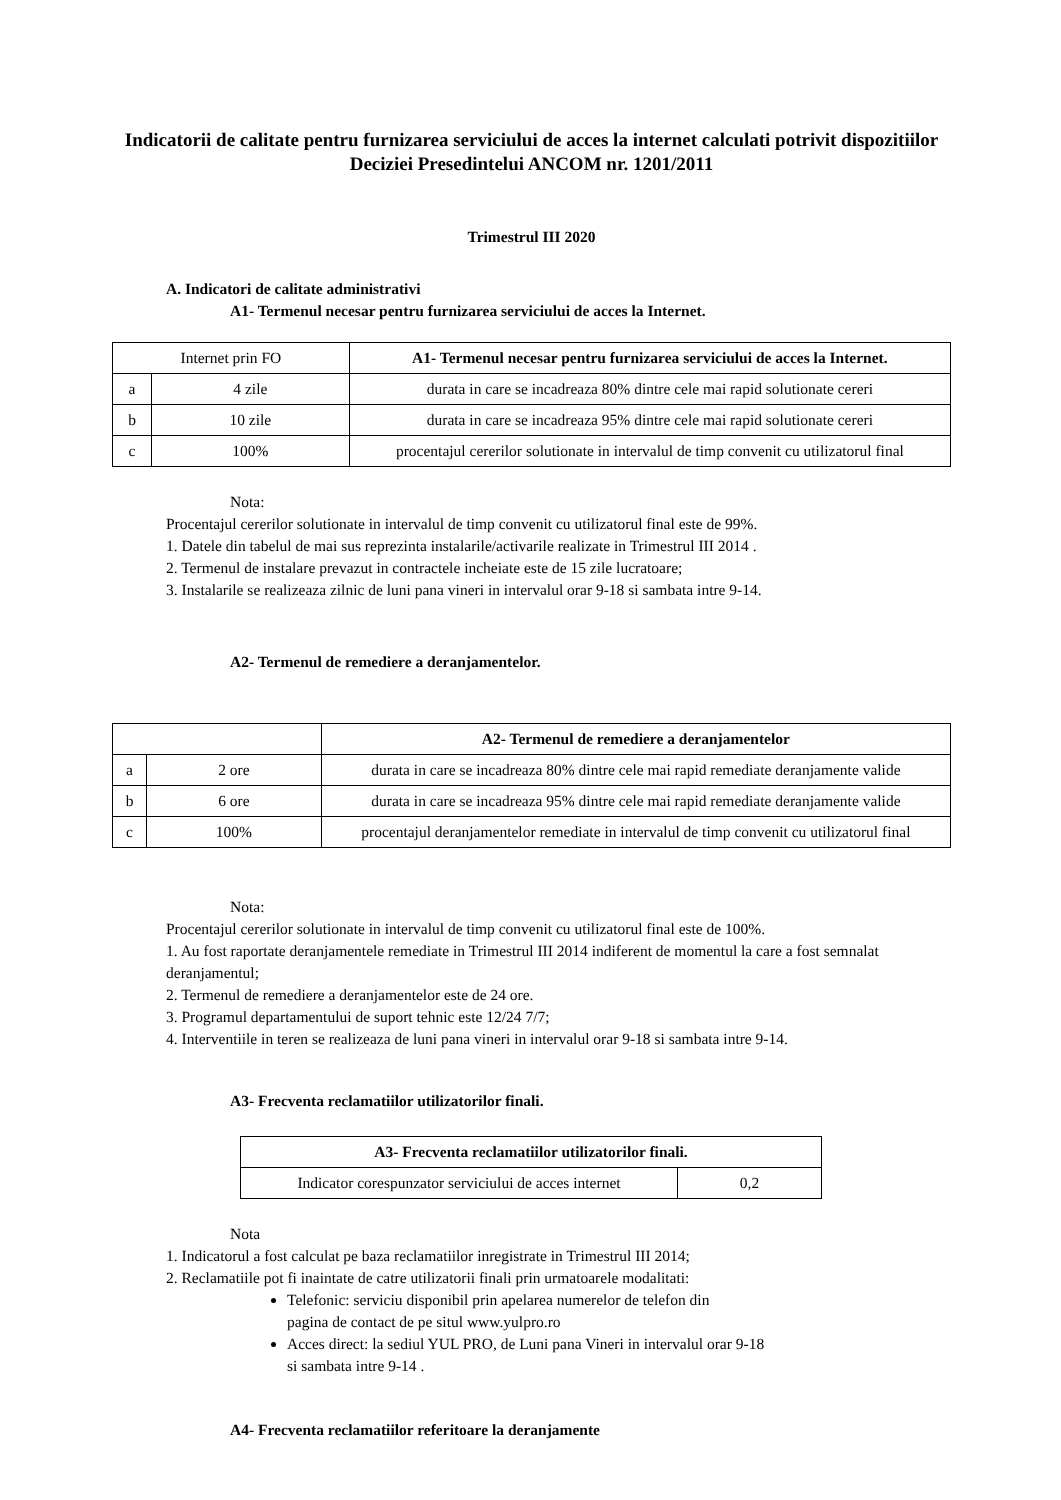Indicatorii de calitate pentru furnizarea serviciului de acces la internet calculati potrivit dispozitiilor Deciziei Presedintelui ANCOM nr. 1201/2011
Trimestrul III 2020
A. Indicatori de calitate administrativi
A1- Termenul necesar pentru furnizarea serviciului de acces la Internet.
| Internet prin FO | | A1- Termenul necesar pentru furnizarea serviciului de acces la Internet. |
| --- | --- | --- |
| a | 4 zile | durata in care se incadreaza 80% dintre cele mai rapid solutionate cereri |
| b | 10 zile | durata in care se incadreaza 95% dintre cele mai rapid solutionate cereri |
| c | 100% | procentajul cererilor solutionate in intervalul de timp convenit cu utilizatorul final |
Nota:
Procentajul cererilor solutionate in intervalul de timp convenit cu utilizatorul final este de 99%.
1. Datele din tabelul de mai sus reprezinta instalarile/activarile realizate in Trimestrul III 2014 .
2. Termenul de instalare prevazut in contractele incheiate este de 15 zile lucratoare;
3. Instalarile se realizeaza zilnic de luni pana vineri in intervalul orar 9-18 si sambata intre 9-14.
A2- Termenul de remediere a deranjamentelor.
| | | A2- Termenul de remediere a deranjamentelor |
| --- | --- | --- |
| a | 2 ore | durata in care se incadreaza 80% dintre cele mai rapid remediate deranjamente valide |
| b | 6 ore | durata in care se incadreaza 95% dintre cele mai rapid remediate deranjamente valide |
| c | 100% | procentajul deranjamentelor remediate in intervalul de timp convenit cu utilizatorul final |
Nota:
Procentajul cererilor solutionate in intervalul de timp convenit cu utilizatorul final este de 100%.
1. Au fost raportate deranjamentele remediate in Trimestrul III 2014 indiferent de momentul la care a fost semnalat deranjamentul;
2. Termenul de remediere a deranjamentelor este de 24 ore.
3. Programul departamentului de suport tehnic este 12/24 7/7;
4. Interventiile in teren se realizeaza de luni pana vineri in intervalul orar 9-18 si sambata intre 9-14.
A3- Frecventa reclamatiilor utilizatorilor finali.
| A3- Frecventa reclamatiilor utilizatorilor finali. | |
| --- | --- |
| Indicator corespunzator serviciului de acces internet | 0,2 |
Nota
1. Indicatorul a fost calculat pe baza reclamatiilor inregistrate in Trimestrul III 2014;
2. Reclamatiile pot fi inaintate de catre utilizatorii finali prin urmatoarele modalitati:
Telefonic: serviciu disponibil prin apelarea numerelor de telefon din
pagina de contact de pe situl www.yulpro.ro
Acces direct: la sediul YUL PRO, de Luni pana Vineri in intervalul orar 9-18
si sambata intre 9-14 .
A4- Frecventa reclamatiilor referitoare la deranjamente